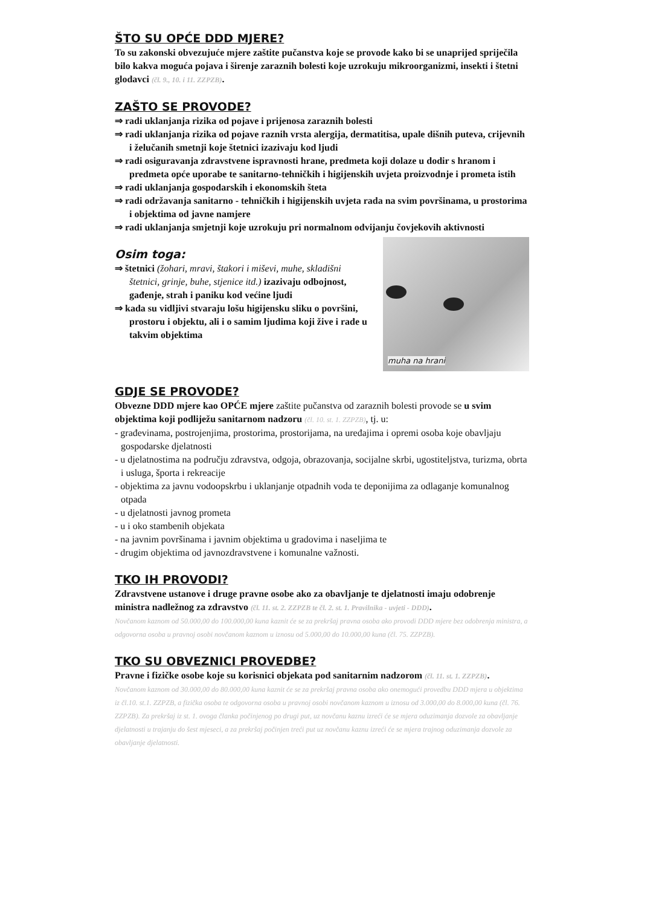ŠTO SU OPĆE DDD MJERE?
To su zakonski obvezujuće mjere zaštite pučanstva koje se provode kako bi se unaprijed spriječila bilo kakva moguća pojava i širenje zaraznih bolesti koje uzrokuju mikroorganizmi, insekti i štetni glodavci (čl. 9., 10. i 11. ZZPZB).
ZAŠTO SE PROVODE?
⇒ radi uklanjanja rizika od pojave i prijenosa zaraznih bolesti
⇒ radi uklanjanja rizika od pojave raznih vrsta alergija, dermatitisa, upale dišnih puteva, crijevnih i želučanih smetnji koje štetnici izazivaju kod ljudi
⇒ radi osiguravanja zdravstvene ispravnosti hrane, predmeta koji dolaze u dodir s hranom i predmeta opće uporabe te sanitarno-tehničkih i higijenskih uvjeta proizvodnje i prometa istih
⇒ radi uklanjanja gospodarskih i ekonomskih šteta
⇒ radi održavanja sanitarno - tehničkih i higijenskih uvjeta rada na svim površinama, u prostorima i objektima od javne namjere
⇒ radi uklanjanja smjetnji koje uzrokuju pri normalnom odvijanju čovjekovih aktivnosti
Osim toga:
⇒ štetnici (žohari, mravi, štakori i miševi, muhe, skladišni štetnici, grinje, buhe, stjenice itd.) izazivaju odbojnost, gađenje, strah i paniku kod većine ljudi
⇒ kada su vidljivi stvaraju lošu higijensku sliku o površini, prostoru i objektu, ali i o samim ljudima koji žive i rade u takvim objektima
muha na hrani
GDJE SE PROVODE?
Obvezne DDD mjere kao OPĆE mjere zaštite pučanstva od zaraznih bolesti provode se u svim objektima koji podliježu sanitarnom nadzoru (čl. 10. st. 1. ZZPZB), tj. u:
- građevinama, postrojenjima, prostorima, prostorijama, na uređajima i opremi osoba koje obavljaju gospodarske djelatnosti
- u djelatnostima na području zdravstva, odgoja, obrazovanja, socijalne skrbi, ugostiteljstva, turizma, obrta i usluga, športa i rekreacije
- objektima za javnu vodoopskrbu i uklanjanje otpadnih voda te deponijima za odlaganje komunalnog otpada
- u djelatnosti javnog prometa
- u i oko stambenih objekata
- na javnim površinama i javnim objektima u gradovima i naseljima te
- drugim objektima od javnozdravstvene i komunalne važnosti.
TKO IH PROVODI?
Zdravstvene ustanove i druge pravne osobe ako za obavljanje te djelatnosti imaju odobrenje ministra nadležnog za zdravstvo (čl. 11. st. 2. ZZPZB te čl. 2. st. 1. Pravilnika - uvjeti - DDD).
Novčanom kaznom od 50.000,00 do 100.000,00 kuna kaznit će se za prekršaj pravna osoba ako provodi DDD mjere bez odobrenja ministra, a odgovorna osoba u pravnoj osobi novčanom kaznom u iznosu od 5.000,00 do 10.000,00 kuna (čl. 75. ZZPZB).
TKO SU OBVEZNICI PROVEDBE?
Pravne i fizičke osobe koje su korisnici objekata pod sanitarnim nadzorom (čl. 11. st. 1. ZZPZB).
Novčanom kaznom od 30.000,00 do 80.000,00 kuna kaznit će se za prekršaj pravna osoba ako onemogući provedbu DDD mjera u objektima iz čl.10. st.1. ZZPZB, a fizička osoba te odgovorna osoba u pravnoj osobi novčanom kaznom u iznosu od 3.000,00 do 8.000,00 kuna (čl. 76. ZZPZB). Za prekršaj iz st. 1. ovoga članka počinjenog po drugi put, uz novčanu kaznu izreći će se mjera oduzimanja dozvole za obavljanje djelatnosti u trajanju do šest mjeseci, a za prekršaj počinjen treći put uz novčanu kaznu izreći će se mjera trajnog oduzimanja dozvole za obavljanje djelatnosti.